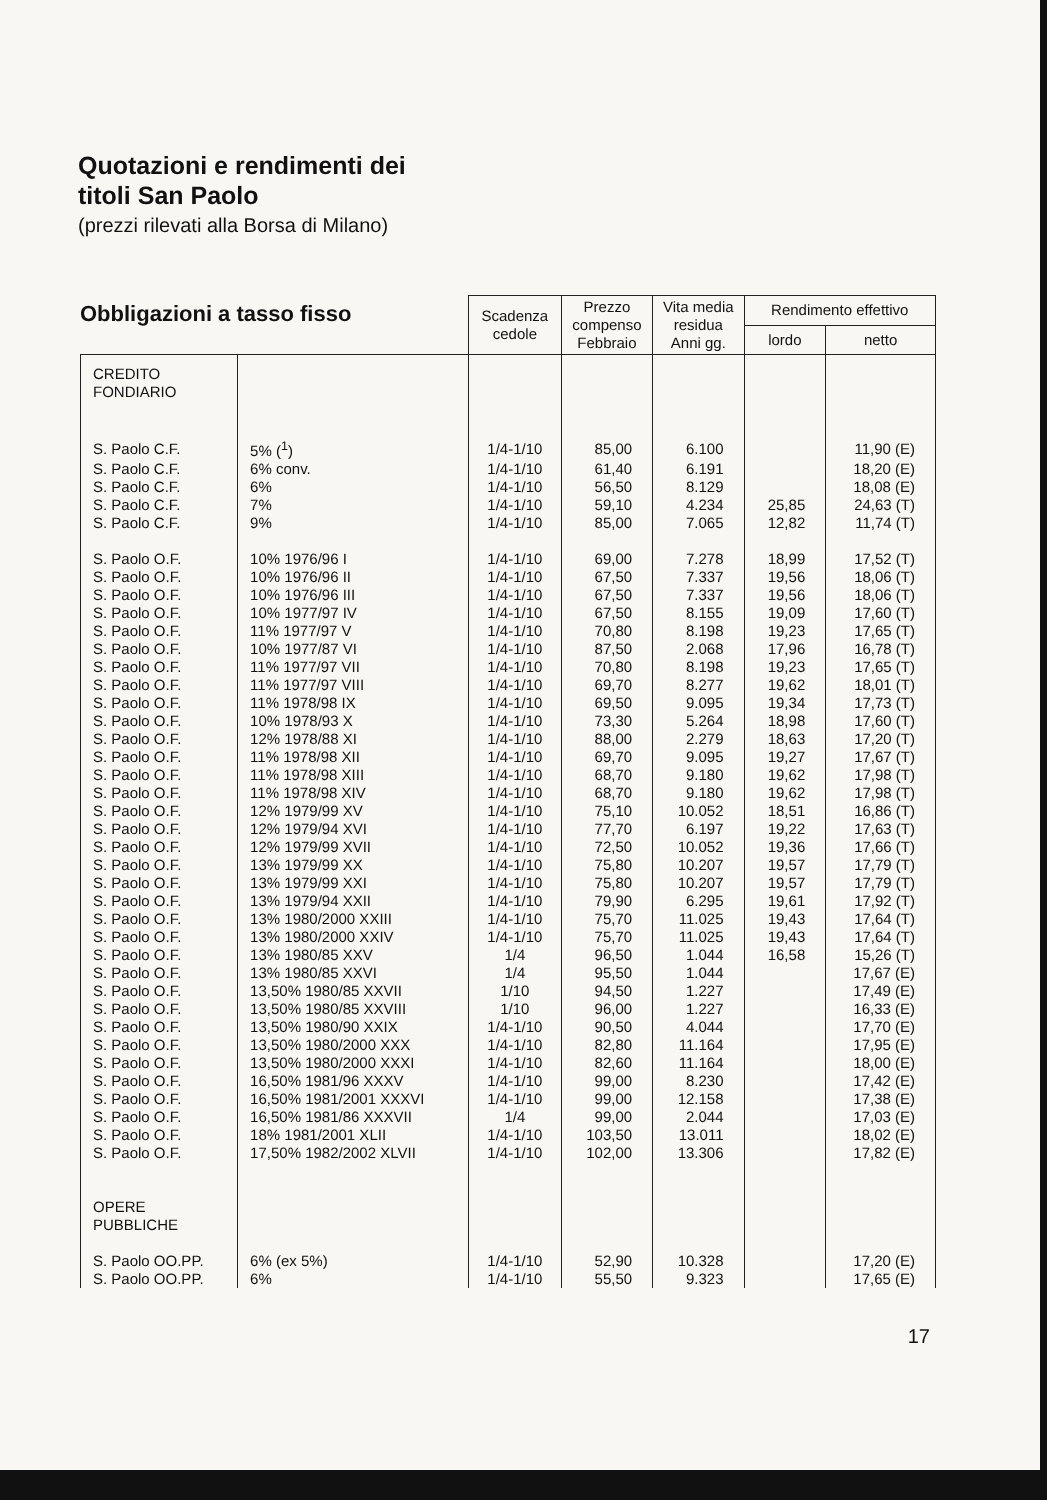Quotazioni e rendimenti dei
titoli San Paolo
(prezzi rilevati alla Borsa di Milano)
Obbligazioni a tasso fisso
| | | Scadenza cedole | Prezzo compenso Febbraio | Vita media residua Anni gg. | Rendimento effettivo | |
| --- | --- | --- | --- | --- | --- | --- |
| | | | | | lordo | netto |
| CREDITO FONDIARIO | | | | | | |
| S. Paolo C.F. | 5% (<sup>1</sup>) | 1/4-1/10 | 85,00 | 6.100 | | 11,90 (E) |
| S. Paolo C.F. | 6% conv. | 1/4-1/10 | 61,40 | 6.191 | | 18,20 (E) |
| S. Paolo C.F. | 6% | 1/4-1/10 | 56,50 | 8.129 | | 18,08 (E) |
| S. Paolo C.F. | 7% | 1/4-1/10 | 59,10 | 4.234 | 25,85 | 24,63 (T) |
| S. Paolo C.F. | 9% | 1/4-1/10 | 85,00 | 7.065 | 12,82 | 11,74 (T) |
| S. Paolo O.F. | 10% 1976/96 I | 1/4-1/10 | 69,00 | 7.278 | 18,99 | 17,52 (T) |
| S. Paolo O.F. | 10% 1976/96 II | 1/4-1/10 | 67,50 | 7.337 | 19,56 | 18,06 (T) |
| S. Paolo O.F. | 10% 1976/96 III | 1/4-1/10 | 67,50 | 7.337 | 19,56 | 18,06 (T) |
| S. Paolo O.F. | 10% 1977/97 IV | 1/4-1/10 | 67,50 | 8.155 | 19,09 | 17,60 (T) |
| S. Paolo O.F. | 11% 1977/97 V | 1/4-1/10 | 70,80 | 8.198 | 19,23 | 17,65 (T) |
| S. Paolo O.F. | 10% 1977/87 VI | 1/4-1/10 | 87,50 | 2.068 | 17,96 | 16,78 (T) |
| S. Paolo O.F. | 11% 1977/97 VII | 1/4-1/10 | 70,80 | 8.198 | 19,23 | 17,65 (T) |
| S. Paolo O.F. | 11% 1977/97 VIII | 1/4-1/10 | 69,70 | 8.277 | 19,62 | 18,01 (T) |
| S. Paolo O.F. | 11% 1978/98 IX | 1/4-1/10 | 69,50 | 9.095 | 19,34 | 17,73 (T) |
| S. Paolo O.F. | 10% 1978/93 X | 1/4-1/10 | 73,30 | 5.264 | 18,98 | 17,60 (T) |
| S. Paolo O.F. | 12% 1978/88 XI | 1/4-1/10 | 88,00 | 2.279 | 18,63 | 17,20 (T) |
| S. Paolo O.F. | 11% 1978/98 XII | 1/4-1/10 | 69,70 | 9.095 | 19,27 | 17,67 (T) |
| S. Paolo O.F. | 11% 1978/98 XIII | 1/4-1/10 | 68,70 | 9.180 | 19,62 | 17,98 (T) |
| S. Paolo O.F. | 11% 1978/98 XIV | 1/4-1/10 | 68,70 | 9.180 | 19,62 | 17,98 (T) |
| S. Paolo O.F. | 12% 1979/99 XV | 1/4-1/10 | 75,10 | 10.052 | 18,51 | 16,86 (T) |
| S. Paolo O.F. | 12% 1979/94 XVI | 1/4-1/10 | 77,70 | 6.197 | 19,22 | 17,63 (T) |
| S. Paolo O.F. | 12% 1979/99 XVII | 1/4-1/10 | 72,50 | 10.052 | 19,36 | 17,66 (T) |
| S. Paolo O.F. | 13% 1979/99 XX | 1/4-1/10 | 75,80 | 10.207 | 19,57 | 17,79 (T) |
| S. Paolo O.F. | 13% 1979/99 XXI | 1/4-1/10 | 75,80 | 10.207 | 19,57 | 17,79 (T) |
| S. Paolo O.F. | 13% 1979/94 XXII | 1/4-1/10 | 79,90 | 6.295 | 19,61 | 17,92 (T) |
| S. Paolo O.F. | 13% 1980/2000 XXIII | 1/4-1/10 | 75,70 | 11.025 | 19,43 | 17,64 (T) |
| S. Paolo O.F. | 13% 1980/2000 XXIV | 1/4-1/10 | 75,70 | 11.025 | 19,43 | 17,64 (T) |
| S. Paolo O.F. | 13% 1980/85 XXV | 1/4 | 96,50 | 1.044 | 16,58 | 15,26 (T) |
| S. Paolo O.F. | 13% 1980/85 XXVI | 1/4 | 95,50 | 1.044 | | 17,67 (E) |
| S. Paolo O.F. | 13,50% 1980/85 XXVII | 1/10 | 94,50 | 1.227 | | 17,49 (E) |
| S. Paolo O.F. | 13,50% 1980/85 XXVIII | 1/10 | 96,00 | 1.227 | | 16,33 (E) |
| S. Paolo O.F. | 13,50% 1980/90 XXIX | 1/4-1/10 | 90,50 | 4.044 | | 17,70 (E) |
| S. Paolo O.F. | 13,50% 1980/2000 XXX | 1/4-1/10 | 82,80 | 11.164 | | 17,95 (E) |
| S. Paolo O.F. | 13,50% 1980/2000 XXXI | 1/4-1/10 | 82,60 | 11.164 | | 18,00 (E) |
| S. Paolo O.F. | 16,50% 1981/96 XXXV | 1/4-1/10 | 99,00 | 8.230 | | 17,42 (E) |
| S. Paolo O.F. | 16,50% 1981/2001 XXXVI | 1/4-1/10 | 99,00 | 12.158 | | 17,38 (E) |
| S. Paolo O.F. | 16,50% 1981/86 XXXVII | 1/4 | 99,00 | 2.044 | | 17,03 (E) |
| S. Paolo O.F. | 18% 1981/2001 XLII | 1/4-1/10 | 103,50 | 13.011 | | 18,02 (E) |
| S. Paolo O.F. | 17,50% 1982/2002 XLVII | 1/4-1/10 | 102,00 | 13.306 | | 17,82 (E) |
| OPERE PUBBLICHE | | | | | | |
| S. Paolo OO.PP. | 6% (ex 5%) | 1/4-1/10 | 52,90 | 10.328 | | 17,20 (E) |
| S. Paolo OO.PP. | 6% | 1/4-1/10 | 55,50 | 9.323 | | 17,65 (E) |
17